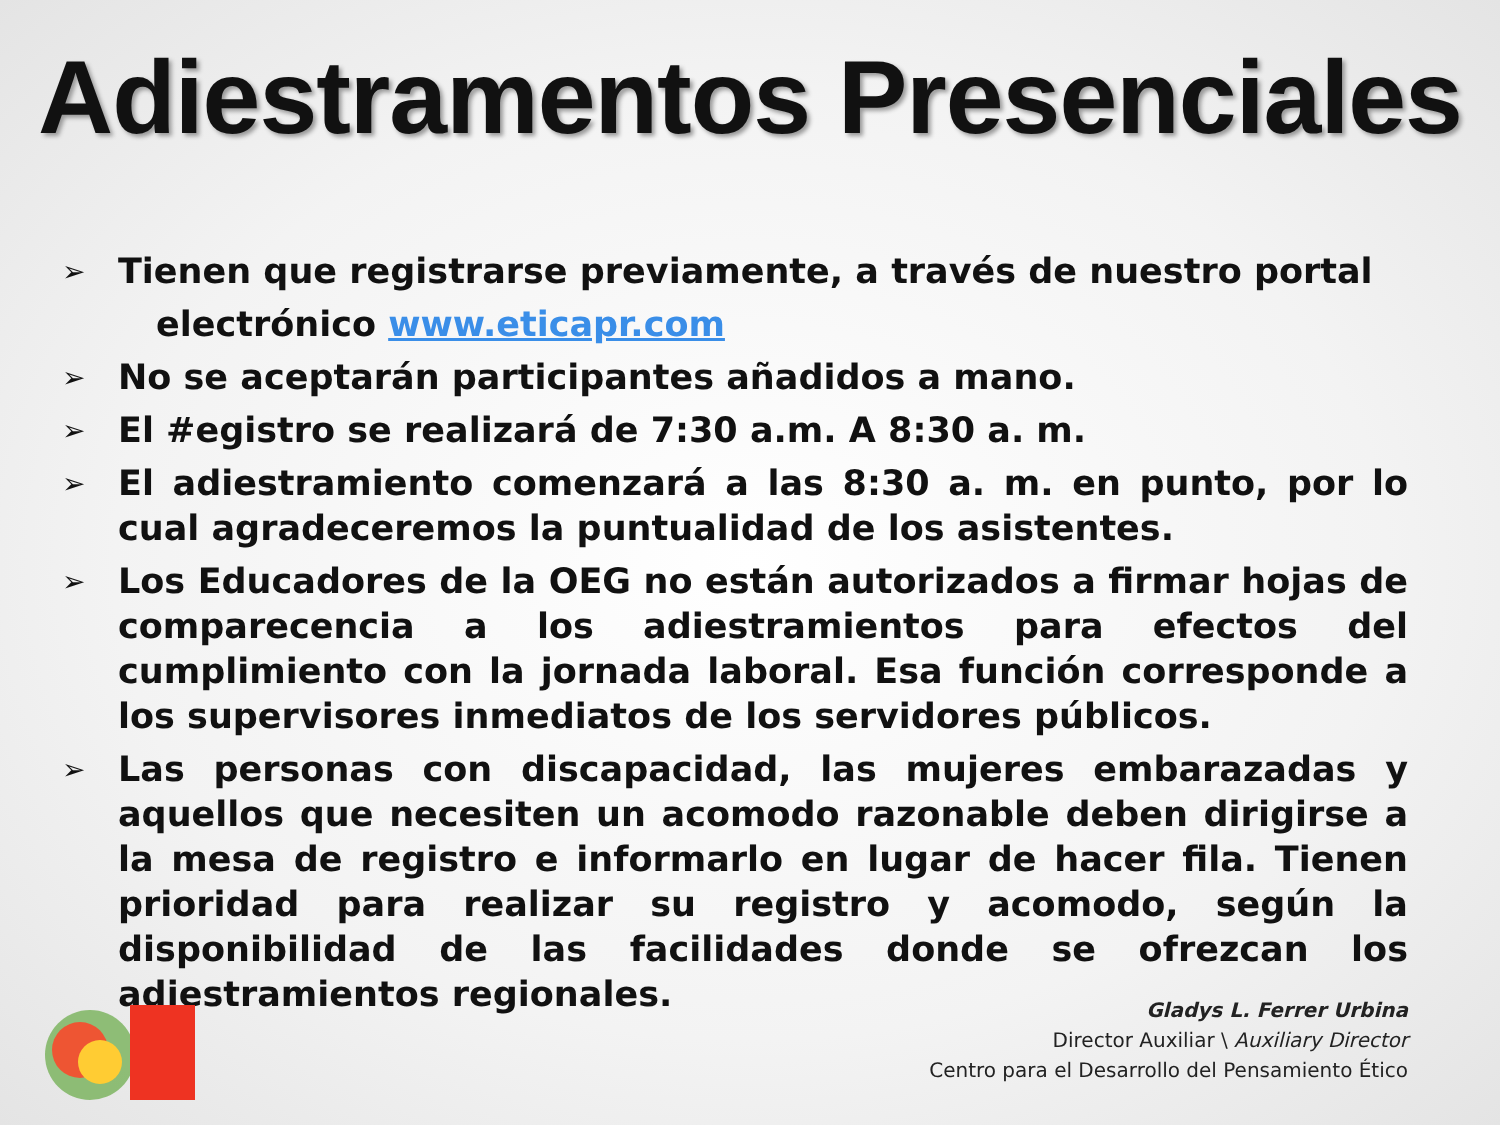Adiestramentos Presenciales
➢ Tienen que registrarse previamente, a través de nuestro portal
electrónico www.eticapr.com
➢ No se aceptarán participantes añadidos a mano.
➢ El #egistro se realizará de 7:30 a.m. A 8:30 a. m.
➢ El adiestramiento comenzará a las 8:30 a. m. en punto, por lo cual agradeceremos la puntualidad de los asistentes.
➢ Los Educadores de la OEG no están autorizados a firmar hojas de comparecencia a los adiestramientos para efectos del cumplimiento con la jornada laboral. Esa función corresponde a los supervisores inmediatos de los servidores públicos.
➢ Las personas con discapacidad, las mujeres embarazadas y aquellos que necesiten un acomodo razonable deben dirigirse a la mesa de registro e informarlo en lugar de hacer fila. Tienen prioridad para realizar su registro y acomodo, según la disponibilidad de las facilidades donde se ofrezcan los adiestramientos regionales.
Gladys L. Ferrer Urbina
Director Auxiliar \ Auxiliary Director
Centro para el Desarrollo del Pensamiento Ético